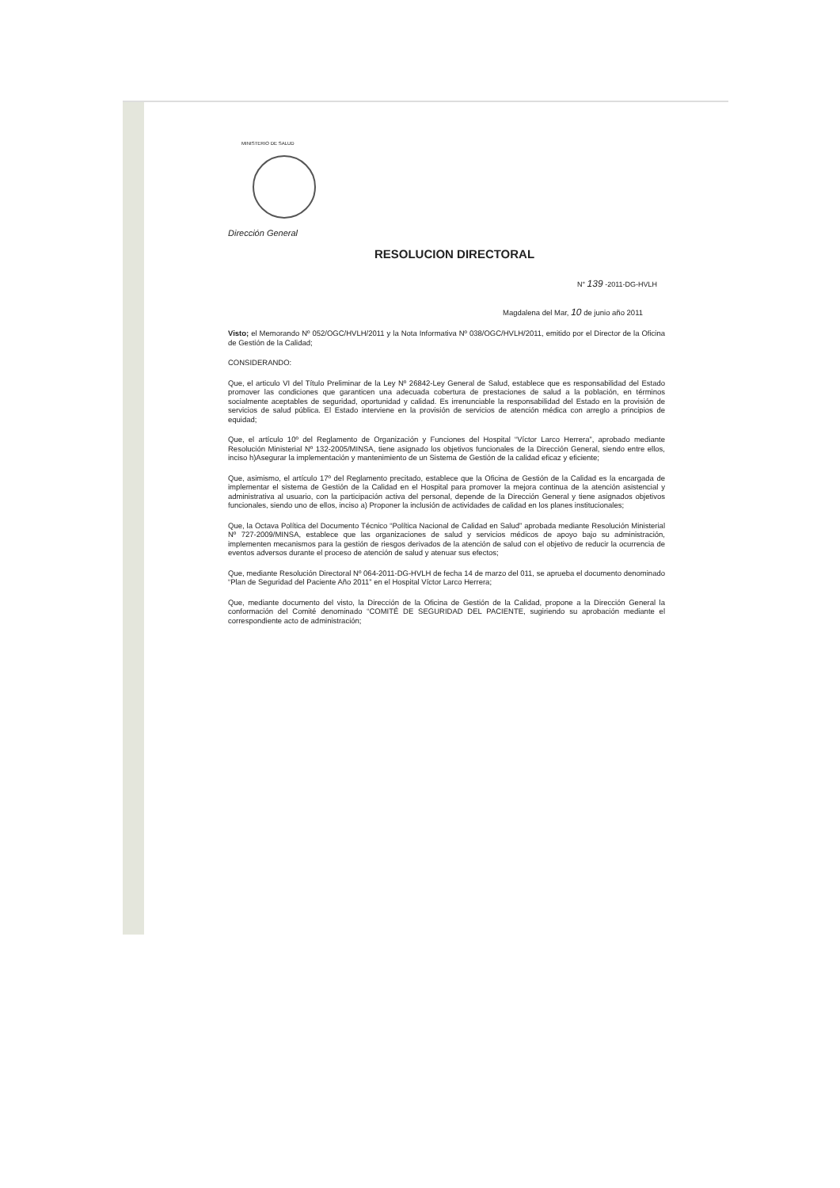MINISTERIO DE SALUD
Dirección General
RESOLUCION DIRECTORAL
N° 139 -2011-DG-HVLH
Magdalena del Mar, 10 de junio año 2011
Visto; el Memorando Nº 052/OGC/HVLH/2011 y la Nota Informativa Nº 038/OGC/HVLH/2011, emitido por el Director de la Oficina de Gestión de la Calidad;
CONSIDERANDO:
Que, el articulo VI del Título Preliminar de la Ley Nº 26842-Ley General de Salud, establece que es responsabilidad del Estado promover las condiciones que garanticen una adecuada cobertura de prestaciones de salud a la población, en términos socialmente aceptables de seguridad, oportunidad y calidad. Es irrenunciable la responsabilidad del Estado en la provisión de servicios de salud pública. El Estado interviene en la provisión de servicios de atención médica con arreglo a principios de equidad;
Que, el artículo 10º del Reglamento de Organización y Funciones del Hospital “Víctor Larco Herrera”, aprobado mediante Resolución Ministerial Nº 132-2005/MINSA, tiene asignado los objetivos funcionales de la Dirección General, siendo entre ellos, inciso h)Asegurar la implementación y mantenimiento de un Sistema de Gestión de la calidad eficaz y eficiente;
Que, asimismo, el artículo 17º del Reglamento precitado, establece que la Oficina de Gestión de la Calidad es la encargada de implementar el sistema de Gestión de la Calidad en el Hospital para promover la mejora continua de la atención asistencial y administrativa al usuario, con la participación activa del personal, depende de la Dirección General y tiene asignados objetivos funcionales, siendo uno de ellos, inciso a) Proponer la inclusión de actividades de calidad en los planes institucionales;
Que, la Octava Política del Documento Técnico “Política Nacional de Calidad en Salud” aprobada mediante Resolución Ministerial Nº 727-2009/MINSA, establece que las organizaciones de salud y servicios médicos de apoyo bajo su administración, implementen mecanismos para la gestión de riesgos derivados de la atención de salud con el objetivo de reducir la ocurrencia de eventos adversos durante el proceso de atención de salud y atenuar sus efectos;
Que, mediante Resolución Directoral Nº 064-2011-DG-HVLH de fecha 14 de marzo del 011, se aprueba el documento denominado “Plan de Seguridad del Paciente Año 2011” en el Hospital Víctor Larco Herrera;
Que, mediante documento del visto, la Dirección de la Oficina de Gestión de la Calidad, propone a la Dirección General la conformación del Comité denominado “COMITÉ DE SEGURIDAD DEL PACIENTE, sugiriendo su aprobación mediante el correspondiente acto de administración;